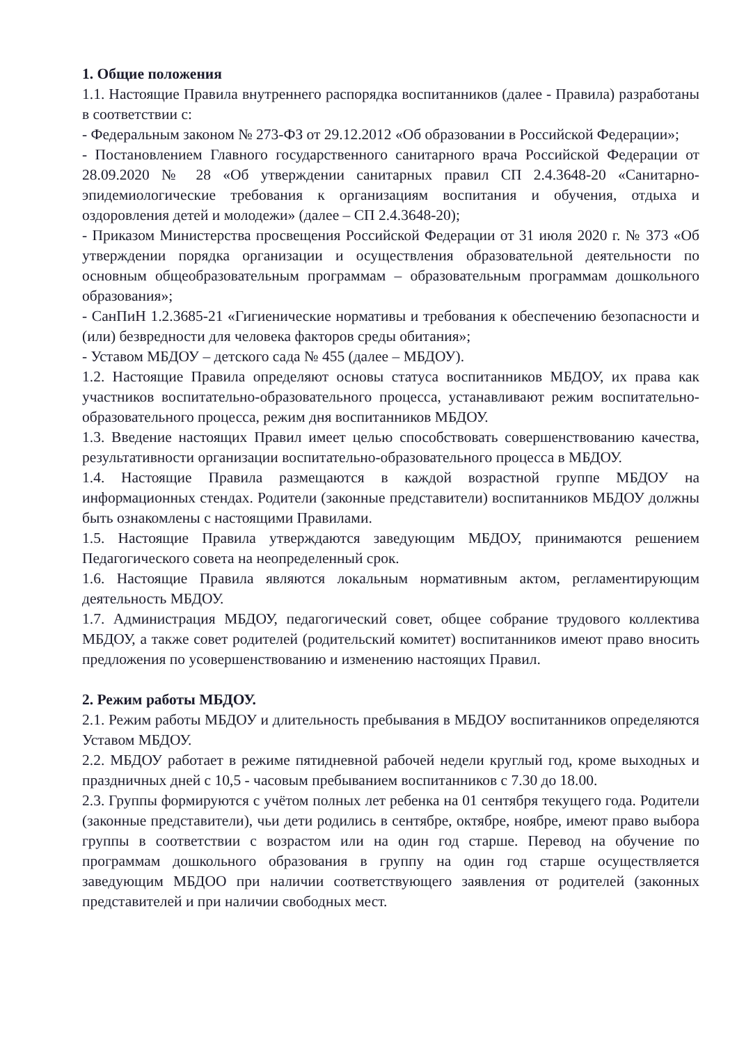1. Общие положения
1.1. Настоящие Правила внутреннего распорядка воспитанников (далее - Правила) разработаны в соответствии с:
- Федеральным законом № 273-ФЗ от 29.12.2012 «Об образовании в Российской Федерации»;
- Постановлением Главного государственного санитарного врача Российской Федерации от 28.09.2020 № 28 «Об утверждении санитарных правил СП 2.4.3648-20 «Санитарно-эпидемиологические требования к организациям воспитания и обучения, отдыха и оздоровления детей и молодежи» (далее – СП 2.4.3648-20);
- Приказом Министерства просвещения Российской Федерации от 31 июля 2020 г. № 373 «Об утверждении порядка организации и осуществления образовательной деятельности по основным общеобразовательным программам – образовательным программам дошкольного образования»;
- СанПиН 1.2.3685-21 «Гигиенические нормативы и требования к обеспечению безопасности и (или) безвредности для человека факторов среды обитания»;
- Уставом МБДОУ – детского сада № 455 (далее – МБДОУ).
1.2. Настоящие Правила определяют основы статуса воспитанников МБДОУ, их права как участников воспитательно-образовательного процесса, устанавливают режим воспитательно-образовательного процесса, режим дня воспитанников МБДОУ.
1.3. Введение настоящих Правил имеет целью способствовать совершенствованию качества, результативности организации воспитательно-образовательного процесса в МБДОУ.
1.4. Настоящие Правила размещаются в каждой возрастной группе МБДОУ на информационных стендах. Родители (законные представители) воспитанников МБДОУ должны быть ознакомлены с настоящими Правилами.
1.5. Настоящие Правила утверждаются заведующим МБДОУ, принимаются решением Педагогического совета на неопределенный срок.
1.6. Настоящие Правила являются локальным нормативным актом, регламентирующим деятельность МБДОУ.
1.7. Администрация МБДОУ, педагогический совет, общее собрание трудового коллектива МБДОУ, а также совет родителей (родительский комитет) воспитанников имеют право вносить предложения по усовершенствованию и изменению настоящих Правил.
2. Режим работы МБДОУ.
2.1. Режим работы МБДОУ и длительность пребывания в МБДОУ воспитанников определяются Уставом МБДОУ.
2.2. МБДОУ работает в режиме пятидневной рабочей недели круглый год, кроме выходных и праздничных дней с 10,5 - часовым пребыванием воспитанников с 7.30 до 18.00.
2.3. Группы формируются с учётом полных лет ребенка на 01 сентября текущего года. Родители (законные представители), чьи дети родились в сентябре, октябре, ноябре, имеют право выбора группы в соответствии с возрастом или на один год старше. Перевод на обучение по программам дошкольного образования в группу на один год старше осуществляется заведующим МБДОО при наличии соответствующего заявления от родителей (законных представителей и при наличии свободных мест.